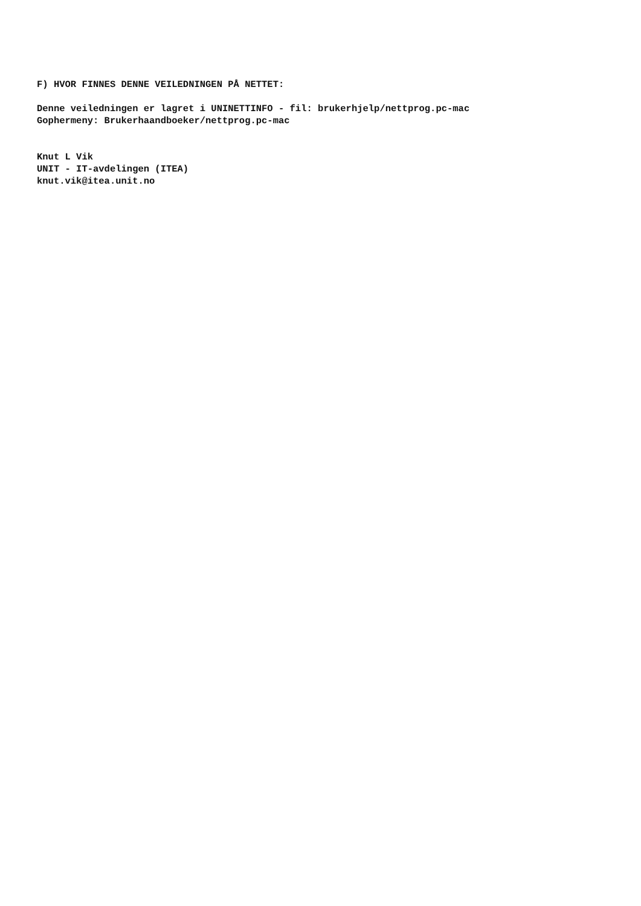F) HVOR FINNES DENNE VEILEDNINGEN PÅ NETTET: Denne veiledningen er lagret i UNINETTINFO - fil: brukerhjelp/nettprog.pc-mac Gophermeny: Brukerhaandboeker/nettprog.pc-mac Knut L Vik UNIT - IT-avdelingen (ITEA) knut.vik@itea.unit.no